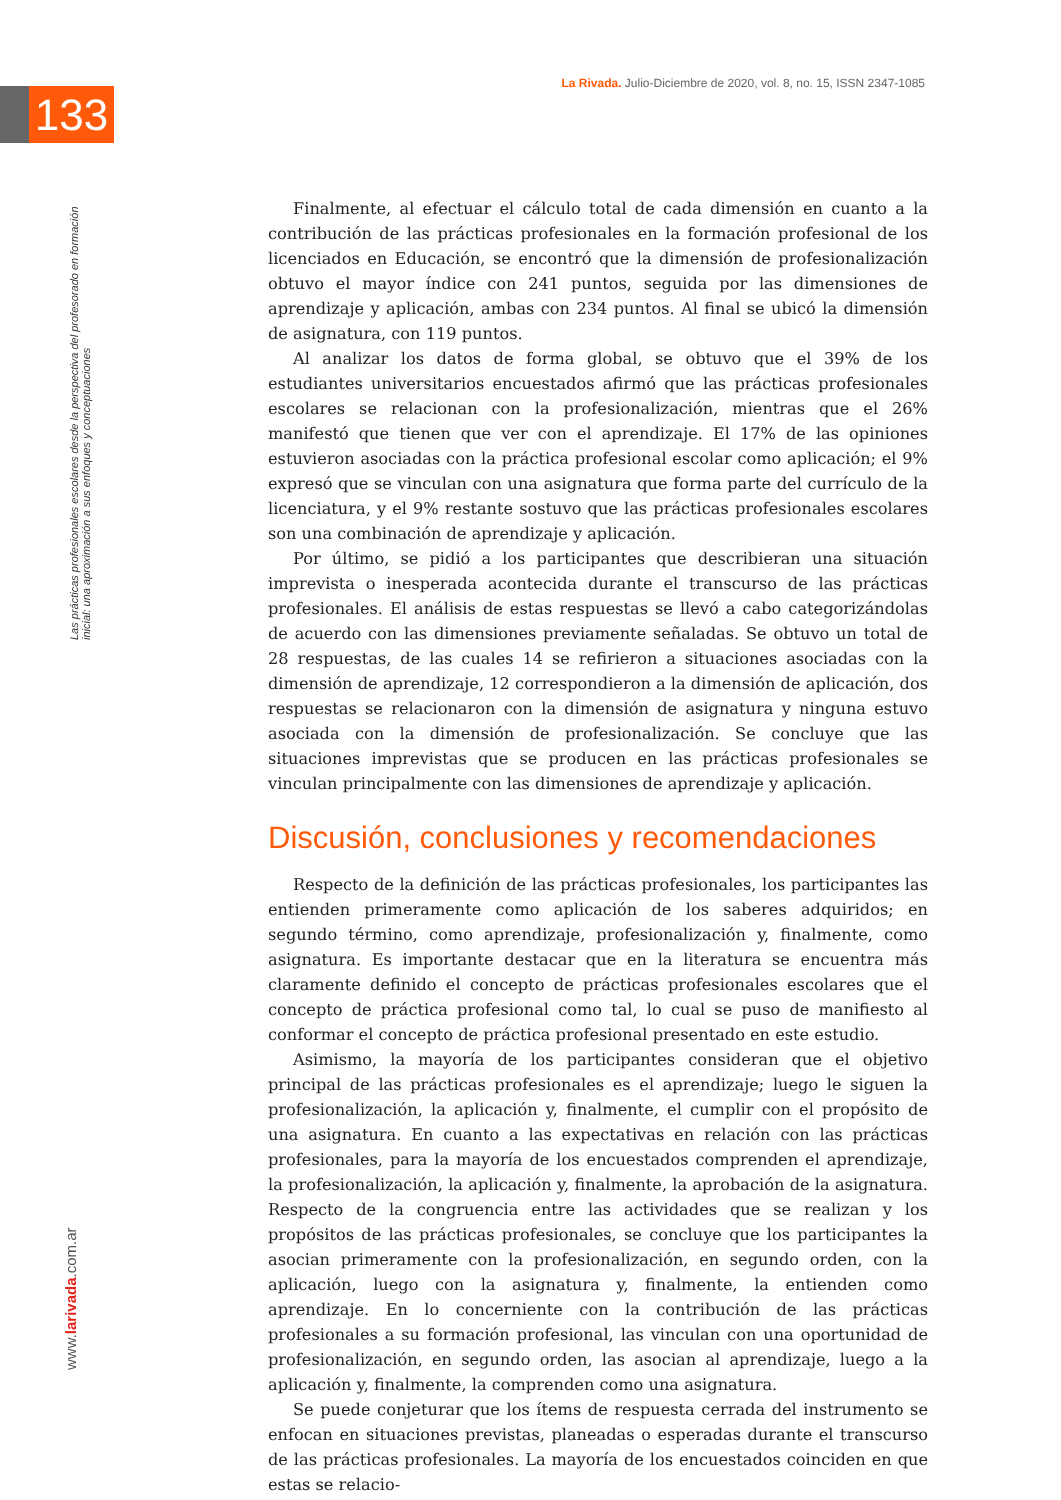133
La Rivada. Julio-Diciembre de 2020, vol. 8, no. 15, ISSN 2347-1085
Las prácticas profesionales escolares desde la perspectiva del profesorado en formación inicial: una aproximación a sus enfoques y conceptuaciones
www.larivada.com.ar
Finalmente, al efectuar el cálculo total de cada dimensión en cuanto a la contribución de las prácticas profesionales en la formación profesional de los licenciados en Educación, se encontró que la dimensión de profesionalización obtuvo el mayor índice con 241 puntos, seguida por las dimensiones de aprendizaje y aplicación, ambas con 234 puntos. Al final se ubicó la dimensión de asignatura, con 119 puntos.
Al analizar los datos de forma global, se obtuvo que el 39% de los estudiantes universitarios encuestados afirmó que las prácticas profesionales escolares se relacionan con la profesionalización, mientras que el 26% manifestó que tienen que ver con el aprendizaje. El 17% de las opiniones estuvieron asociadas con la práctica profesional escolar como aplicación; el 9% expresó que se vinculan con una asignatura que forma parte del currículo de la licenciatura, y el 9% restante sostuvo que las prácticas profesionales escolares son una combinación de aprendizaje y aplicación.
Por último, se pidió a los participantes que describieran una situación imprevista o inesperada acontecida durante el transcurso de las prácticas profesionales. El análisis de estas respuestas se llevó a cabo categorizándolas de acuerdo con las dimensiones previamente señaladas. Se obtuvo un total de 28 respuestas, de las cuales 14 se refirieron a situaciones asociadas con la dimensión de aprendizaje, 12 correspondieron a la dimensión de aplicación, dos respuestas se relacionaron con la dimensión de asignatura y ninguna estuvo asociada con la dimensión de profesionalización. Se concluye que las situaciones imprevistas que se producen en las prácticas profesionales se vinculan principalmente con las dimensiones de aprendizaje y aplicación.
Discusión, conclusiones y recomendaciones
Respecto de la definición de las prácticas profesionales, los participantes las entienden primeramente como aplicación de los saberes adquiridos; en segundo término, como aprendizaje, profesionalización y, finalmente, como asignatura. Es importante destacar que en la literatura se encuentra más claramente definido el concepto de prácticas profesionales escolares que el concepto de práctica profesional como tal, lo cual se puso de manifiesto al conformar el concepto de práctica profesional presentado en este estudio.
Asimismo, la mayoría de los participantes consideran que el objetivo principal de las prácticas profesionales es el aprendizaje; luego le siguen la profesionalización, la aplicación y, finalmente, el cumplir con el propósito de una asignatura. En cuanto a las expectativas en relación con las prácticas profesionales, para la mayoría de los encuestados comprenden el aprendizaje, la profesionalización, la aplicación y, finalmente, la aprobación de la asignatura. Respecto de la congruencia entre las actividades que se realizan y los propósitos de las prácticas profesionales, se concluye que los participantes la asocian primeramente con la profesionalización, en segundo orden, con la aplicación, luego con la asignatura y, finalmente, la entienden como aprendizaje. En lo concerniente con la contribución de las prácticas profesionales a su formación profesional, las vinculan con una oportunidad de profesionalización, en segundo orden, las asocian al aprendizaje, luego a la aplicación y, finalmente, la comprenden como una asignatura.
Se puede conjeturar que los ítems de respuesta cerrada del instrumento se enfocan en situaciones previstas, planeadas o esperadas durante el transcurso de las prácticas profesionales. La mayoría de los encuestados coinciden en que estas se relacio-